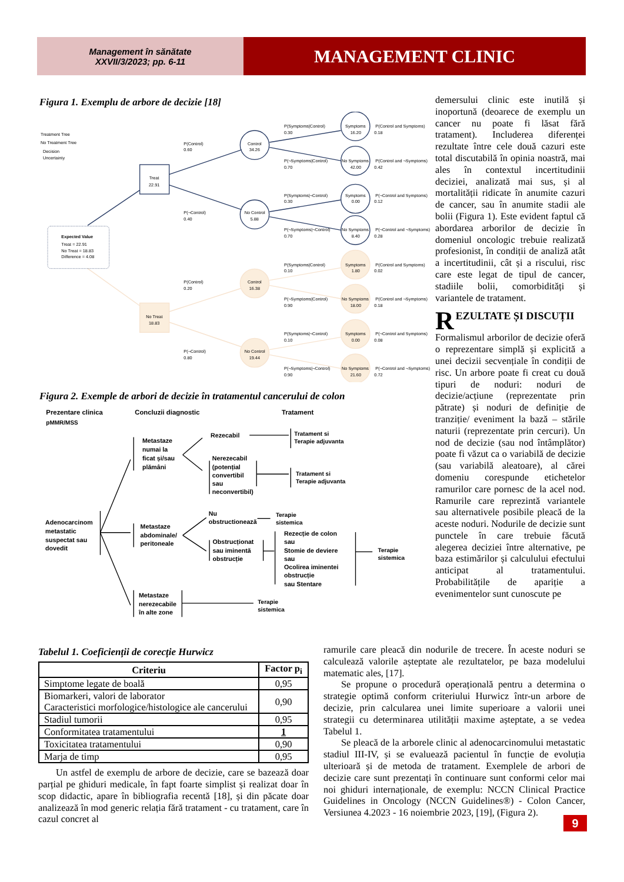Management în sănătate
XXVII/3/2023; pp. 6-11
MANAGEMENT CLINIC
Figura 1. Exemplu de arbore de decizie [18]
Treatment Tree
No Treatment Tree
Decision
Uncertainty
Expected Value
Treat = 22.91
No Treat = 18.83
Difference = 4.08
Treat
22.91
No Treat
18.83
P(Control)
0.60
P(¬Control)
0.40
P(Control)
0.20
P(¬Control)
0.80
Control
34.26
No Control
5.88
Control
16.38
No Control
19.44
P(Symptoms|Control)
0.30
P(¬Symptoms|Control)
0.70
P(Symptoms|¬Control)
0.30
P(¬Symptoms|¬Control)
0.70
P(Symptoms|Control)
0.10
P(¬Symptoms|Control)
0.90
P(Symptoms|¬Control)
0.10
P(¬Symptoms|¬Control)
0.90
Symptoms
16.20
No Symptoms
42.00
Symptoms
0.00
No Symptoms
8.40
Symptoms
1.80
No Symptoms
18.00
Symptoms
0.00
No Symptoms
21.60
P(Control and Symptoms)
0.18
P(Control and ¬Symptoms)
0.42
P(¬Control and Symptoms)
0.12
P(¬Control and ¬Symptoms)
0.28
P(Control and Symptoms)
0.02
P(Control and ¬Symptoms)
0.18
P(¬Control and Symptoms)
0.08
P(¬Control and ¬Symptoms)
0.72
Figura 2. Exemple de arbori de decizie în tratamentul cancerului de colon
Prezentare clinica
Concluzii diagnostic
Tratament
pMMR/MSS
Adenocarcinom
metastatic
suspectat sau
dovedit
Metastaze
numai la
ficat și/sau
plămâni
Rezecabil
Nerezecabil
(potențial
convertibil
sau
neconvertibil)
Metastaze
abdominale/
peritoneale
Nu
obstructionează
Obstrucționat
sau iminentă
obstrucție
Rezecție de colon
sau
Stomie de deviere
sau
Ocolirea iminentei
obstrucție
sau Stentare
Metastaze
nerezecabile
în alte zone
Tratament si
Terapie adjuvanta
Tratament si
Terapie adjuvanta
Terapie
sistemica
Terapie
sistemica
Terapie
sistemica
demersului clinic este inutilă și inoportună (deoarece de exemplu un cancer nu poate fi lăsat fără tratament). Includerea diferenței rezultate între cele două cazuri este total discutabilă în opinia noastră, mai ales în contextul incertitudinii deciziei, analizată mai sus, și al mortalității ridicate în anumite cazuri de cancer, sau în anumite stadii ale bolii (Figura 1). Este evident faptul că abordarea arborilor de decizie în domeniul oncologic trebuie realizată profesionist, în condiții de analiză atât a incertitudinii, cât și a riscului, risc care este legat de tipul de cancer, stadiile bolii, comorbidități și variantele de tratament.
REZULTATE ȘI DISCUȚII
Formalismul arborilor de decizie oferă o reprezentare simplă și explicită a unei decizii secvențiale în condiții de risc. Un arbore poate fi creat cu două tipuri de noduri: noduri de decizie/acțiune (reprezentate prin pătrate) și noduri de definiție de tranziție/ eveniment la bază – stările naturii (reprezentate prin cercuri). Un nod de decizie (sau nod întâmplător) poate fi văzut ca o variabilă de decizie (sau variabilă aleatoare), al cărei domeniu corespunde etichetelor ramurilor care pornesc de la acel nod. Ramurile care reprezintă variantele sau alternativele posibile pleacă de la aceste noduri. Nodurile de decizie sunt punctele în care trebuie făcută alegerea deciziei între alternative, pe baza estimărilor și calculului efectului anticipat al tratamentului. Probabilitățile de apariție a evenimentelor sunt cunoscute pe
Tabelul 1. Coeficienții de corecție Hurwicz
| Criteriu | Factor p<sub>i</sub> |
| --- | --- |
| Simptome legate de boală | 0,95 |
| Biomarkeri, valori de laborator Caracteristici morfologice/histologice ale cancerului | 0,90 |
| Stadiul tumorii | 0,95 |
| Conformitatea tratamentului | 1 |
| Toxicitatea tratamentului | 0,90 |
| Marja de timp | 0,95 |
Un astfel de exemplu de arbore de decizie, care se bazează doar parțial pe ghiduri medicale, în fapt foarte simplist și realizat doar în scop didactic, apare în bibliografia recentă [18], și din păcate doar analizează în mod generic relația fără tratament - cu tratament, care în cazul concret al
ramurile care pleacă din nodurile de trecere. În aceste noduri se calculează valorile așteptate ale rezultatelor, pe baza modelului matematic ales, [17].
Se propune o procedură operațională pentru a determina o strategie optimă conform criteriului Hurwicz într-un arbore de decizie, prin calcularea unei limite superioare a valorii unei strategii cu determinarea utilității maxime așteptate, a se vedea Tabelul 1.
Se pleacă de la arborele clinic al adenocarcinomului metastatic stadiul III-IV, și se evaluează pacientul în funcție de evoluția ulterioară și de metoda de tratament. Exemplele de arbori de decizie care sunt prezentați în continuare sunt conformi celor mai noi ghiduri internaționale, de exemplu: NCCN Clinical Practice Guidelines in Oncology (NCCN Guidelines®) - Colon Cancer, Versiunea 4.2023 - 16 noiembrie 2023, [19], (Figura 2).
9